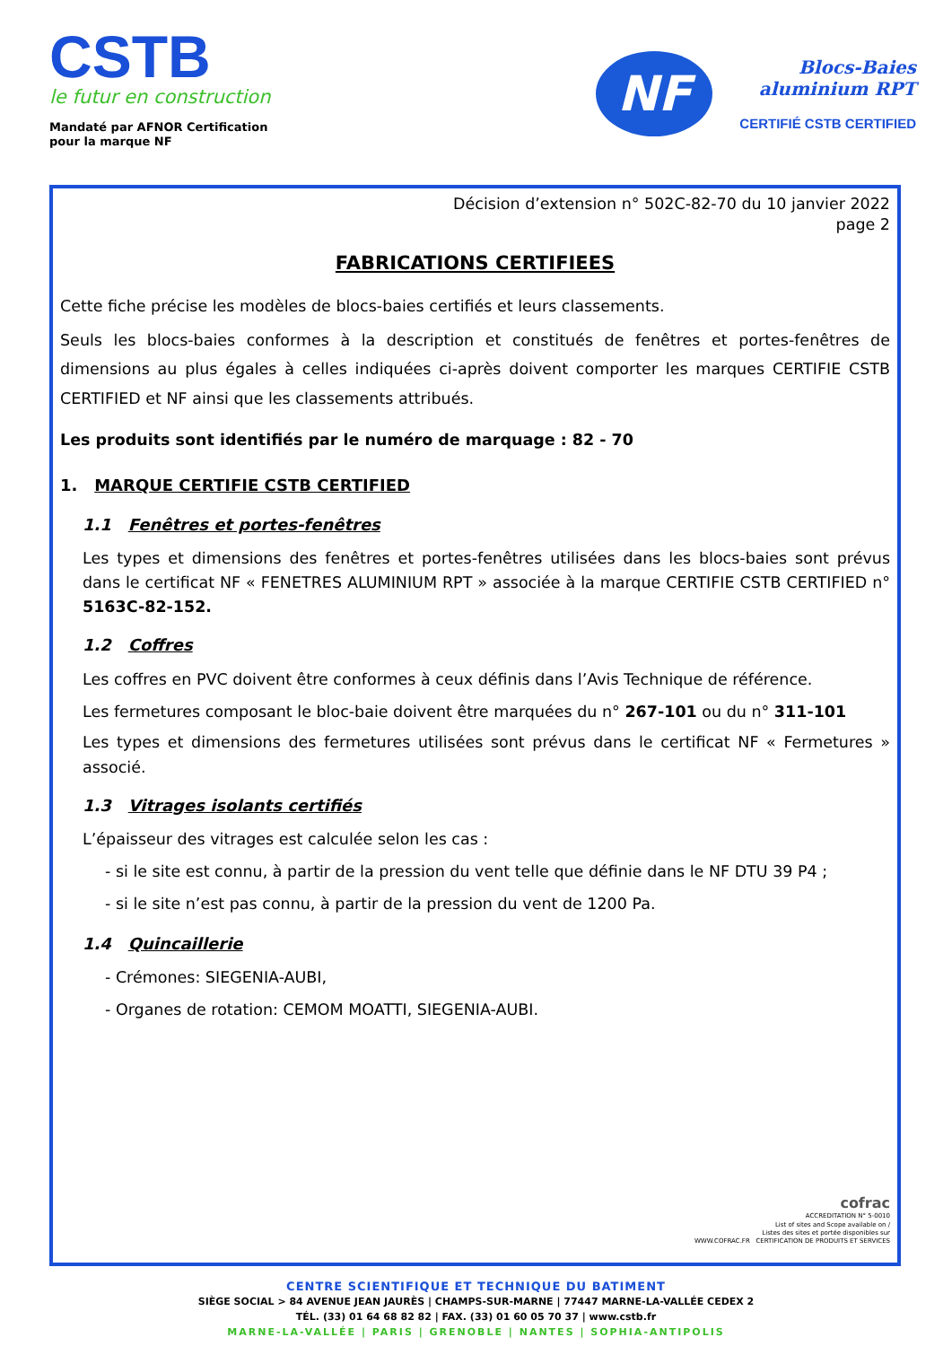CSTB
le futur en construction
Mandaté par AFNOR Certification
pour la marque NF
NF
Blocs-Baies
aluminium RPT
CERTIFIÉ CSTB CERTIFIED
Décision d’extension n° 502C-82-70 du 10 janvier 2022
page 2
FABRICATIONS CERTIFIEES
Cette fiche précise les modèles de blocs-baies certifiés et leurs classements.
Seuls les blocs-baies conformes à la description et constitués de fenêtres et portes-fenêtres de dimensions au plus égales à celles indiquées ci-après doivent comporter les marques CERTIFIE CSTB CERTIFIED et NF ainsi que les classements attribués.
Les produits sont identifiés par le numéro de marquage : 82 - 70
1. MARQUE CERTIFIE CSTB CERTIFIED
1.1 Fenêtres et portes-fenêtres
Les types et dimensions des fenêtres et portes-fenêtres utilisées dans les blocs-baies sont prévus dans le certificat NF « FENETRES ALUMINIUM RPT » associée à la marque CERTIFIE CSTB CERTIFIED n° 5163C-82-152.
1.2 Coffres
Les coffres en PVC doivent être conformes à ceux définis dans l’Avis Technique de référence.
Les fermetures composant le bloc-baie doivent être marquées du n° 267-101 ou du n° 311-101
Les types et dimensions des fermetures utilisées sont prévus dans le certificat NF « Fermetures » associé.
1.3 Vitrages isolants certifiés
L’épaisseur des vitrages est calculée selon les cas :
- si le site est connu, à partir de la pression du vent telle que définie dans le NF DTU 39 P4 ;
- si le site n’est pas connu, à partir de la pression du vent de 1200 Pa.
1.4 Quincaillerie
- Crémones: SIEGENIA-AUBI,
- Organes de rotation: CEMOM MOATTI, SIEGENIA-AUBI.
cofrac
ACCREDITATION N° 5-0010
List of sites and Scope available on /
Listes des sites et portée disponibles sur
WWW.COFRAC.FR CERTIFICATION DE PRODUITS ET SERVICES
CENTRE SCIENTIFIQUE ET TECHNIQUE DU BATIMENT
SIÈGE SOCIAL > 84 AVENUE JEAN JAURÈS | CHAMPS-SUR-MARNE | 77447 MARNE-LA-VALLÉE CEDEX 2
TÉL. (33) 01 64 68 82 82 | FAX. (33) 01 60 05 70 37 | www.cstb.fr
MARNE-LA-VALLÉE | PARIS | GRENOBLE | NANTES | SOPHIA-ANTIPOLIS